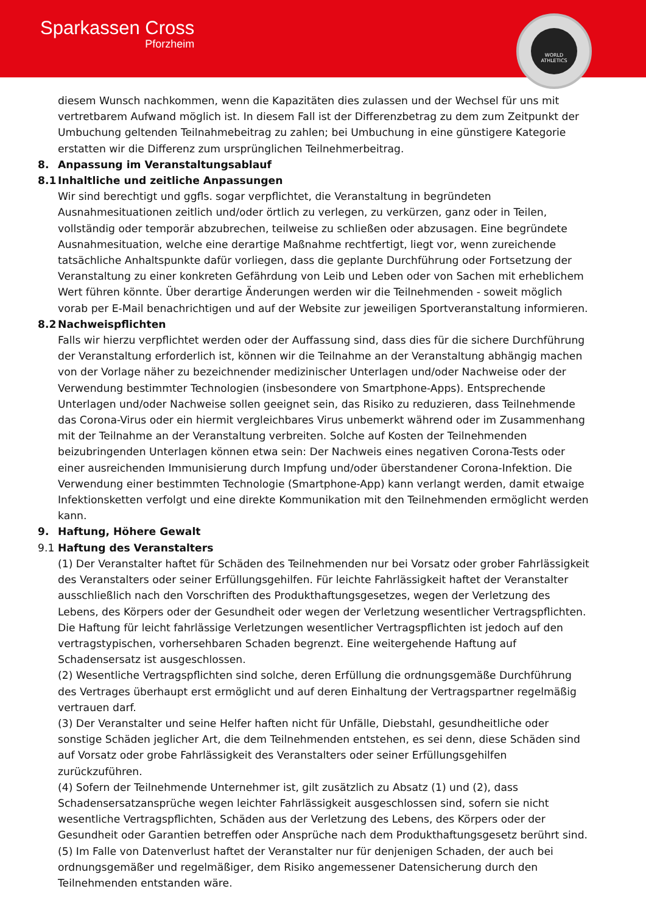Sparkassen Cross
Pforzheim
WORLD ATHLETICS
diesem Wunsch nachkommen, wenn die Kapazitäten dies zulassen und der Wechsel für uns mit vertretbarem Aufwand möglich ist. In diesem Fall ist der Differenzbetrag zu dem zum Zeitpunkt der Umbuchung geltenden Teilnahmebeitrag zu zahlen; bei Umbuchung in eine günstigere Kategorie erstatten wir die Differenz zum ursprünglichen Teilnehmerbeitrag.
8. Anpassung im Veranstaltungsablauf
8.1 Inhaltliche und zeitliche Anpassungen
Wir sind berechtigt und ggfls. sogar verpflichtet, die Veranstaltung in begründeten Ausnahmesituationen zeitlich und/oder örtlich zu verlegen, zu verkürzen, ganz oder in Teilen, vollständig oder temporär abzubrechen, teilweise zu schließen oder abzusagen. Eine begründete Ausnahmesituation, welche eine derartige Maßnahme rechtfertigt, liegt vor, wenn zureichende tatsächliche Anhaltspunkte dafür vorliegen, dass die geplante Durchführung oder Fortsetzung der Veranstaltung zu einer konkreten Gefährdung von Leib und Leben oder von Sachen mit erheblichem Wert führen könnte. Über derartige Änderungen werden wir die Teilnehmenden - soweit möglich vorab per E-Mail benachrichtigen und auf der Website zur jeweiligen Sportveranstaltung informieren.
8.2 Nachweispflichten
Falls wir hierzu verpflichtet werden oder der Auffassung sind, dass dies für die sichere Durchführung der Veranstaltung erforderlich ist, können wir die Teilnahme an der Veranstaltung abhängig machen von der Vorlage näher zu bezeichnender medizinischer Unterlagen und/oder Nachweise oder der Verwendung bestimmter Technologien (insbesondere von Smartphone-Apps). Entsprechende Unterlagen und/oder Nachweise sollen geeignet sein, das Risiko zu reduzieren, dass Teilnehmende das Corona-Virus oder ein hiermit vergleichbares Virus unbemerkt während oder im Zusammenhang mit der Teilnahme an der Veranstaltung verbreiten. Solche auf Kosten der Teilnehmenden beizubringenden Unterlagen können etwa sein: Der Nachweis eines negativen Corona-Tests oder einer ausreichenden Immunisierung durch Impfung und/oder überstandener Corona-Infektion. Die Verwendung einer bestimmten Technologie (Smartphone-App) kann verlangt werden, damit etwaige Infektionsketten verfolgt und eine direkte Kommunikation mit den Teilnehmenden ermöglicht werden kann.
9. Haftung, Höhere Gewalt
9.1 Haftung des Veranstalters
(1) Der Veranstalter haftet für Schäden des Teilnehmenden nur bei Vorsatz oder grober Fahrlässigkeit des Veranstalters oder seiner Erfüllungsgehilfen. Für leichte Fahrlässigkeit haftet der Veranstalter ausschließlich nach den Vorschriften des Produkthaftungsgesetzes, wegen der Verletzung des Lebens, des Körpers oder der Gesundheit oder wegen der Verletzung wesentlicher Vertragspflichten. Die Haftung für leicht fahrlässige Verletzungen wesentlicher Vertragspflichten ist jedoch auf den vertragstypischen, vorhersehbaren Schaden begrenzt. Eine weitergehende Haftung auf Schadensersatz ist ausgeschlossen.
(2) Wesentliche Vertragspflichten sind solche, deren Erfüllung die ordnungsgemäße Durchführung des Vertrages überhaupt erst ermöglicht und auf deren Einhaltung der Vertragspartner regelmäßig vertrauen darf.
(3) Der Veranstalter und seine Helfer haften nicht für Unfälle, Diebstahl, gesundheitliche oder sonstige Schäden jeglicher Art, die dem Teilnehmenden entstehen, es sei denn, diese Schäden sind auf Vorsatz oder grobe Fahrlässigkeit des Veranstalters oder seiner Erfüllungsgehilfen zurückzuführen.
(4) Sofern der Teilnehmende Unternehmer ist, gilt zusätzlich zu Absatz (1) und (2), dass Schadensersatzansprüche wegen leichter Fahrlässigkeit ausgeschlossen sind, sofern sie nicht wesentliche Vertragspflichten, Schäden aus der Verletzung des Lebens, des Körpers oder der Gesundheit oder Garantien betreffen oder Ansprüche nach dem Produkthaftungsgesetz berührt sind.
(5) Im Falle von Datenverlust haftet der Veranstalter nur für denjenigen Schaden, der auch bei ordnungsgemäßer und regelmäßiger, dem Risiko angemessener Datensicherung durch den Teilnehmenden entstanden wäre.